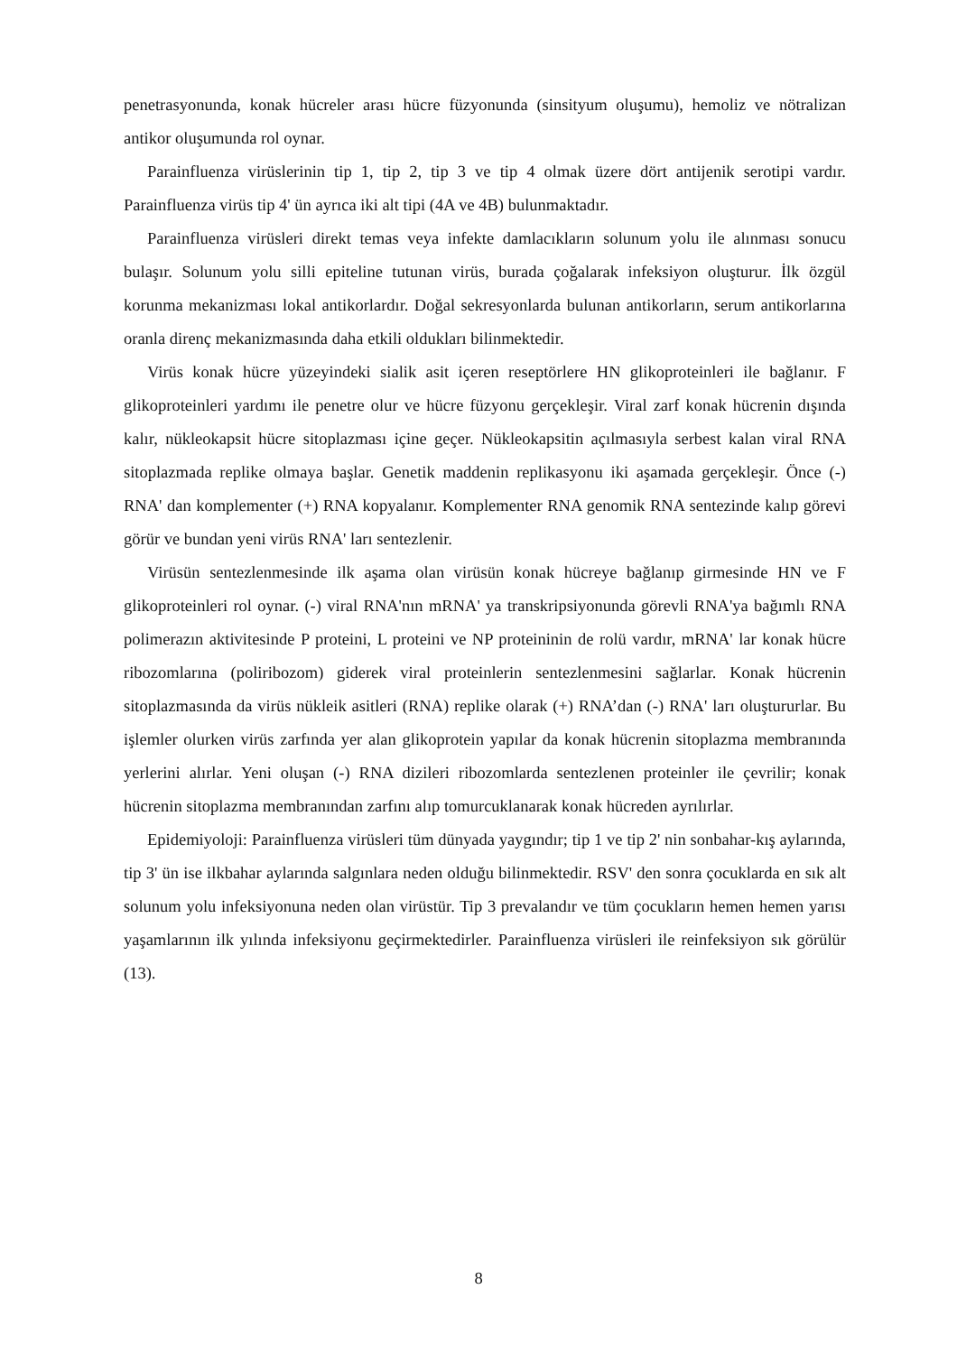penetrasyonunda, konak hücreler arası hücre füzyonunda (sinsityum oluşumu), hemoliz ve nötralizan antikor oluşumunda rol oynar.
Parainfluenza virüslerinin tip 1, tip 2, tip 3 ve tip 4 olmak üzere dört antijenik serotipi vardır. Parainfluenza virüs tip 4' ün ayrıca iki alt tipi (4A ve 4B) bulunmaktadır.
Parainfluenza virüsleri direkt temas veya infekte damlacıkların solunum yolu ile alınması sonucu bulaşır. Solunum yolu silli epiteline tutunan virüs, burada çoğalarak infeksiyon oluşturur. İlk özgül korunma mekanizması lokal antikorlardır. Doğal sekresyonlarda bulunan antikorların, serum antikorlarına oranla direnç mekanizmasında daha etkili oldukları bilinmektedir.
Virüs konak hücre yüzeyindeki sialik asit içeren reseptörlere HN glikoproteinleri ile bağlanır. F glikoproteinleri yardımı ile penetre olur ve hücre füzyonu gerçekleşir. Viral zarf konak hücrenin dışında kalır, nükleokapsit hücre sitoplazması içine geçer. Nükleokapsitin açılmasıyla serbest kalan viral RNA sitoplazmada replike olmaya başlar. Genetik maddenin replikasyonu iki aşamada gerçekleşir. Önce (-) RNA' dan komplementer (+) RNA kopyalanır. Komplementer RNA genomik RNA sentezinde kalıp görevi görür ve bundan yeni virüs RNA' ları sentezlenir.
Virüsün sentezlenmesinde ilk aşama olan virüsün konak hücreye bağlanıp girmesinde HN ve F glikoproteinleri rol oynar. (-) viral RNA'nın mRNA' ya transkripsiyonunda görevli RNA'ya bağımlı RNA polimerazın aktivitesinde P proteini, L proteini ve NP proteininin de rolü vardır, mRNA' lar konak hücre ribozomlarına (poliribozom) giderek viral proteinlerin sentezlenmesini sağlarlar. Konak hücrenin sitoplazmasında da virüs nükleik asitleri (RNA) replike olarak (+) RNA’dan (-) RNA' ları oluştururlar. Bu işlemler olurken virüs zarfında yer alan glikoprotein yapılar da konak hücrenin sitoplazma membranında yerlerini alırlar. Yeni oluşan (-) RNA dizileri ribozomlarda sentezlenen proteinler ile çevrilir; konak hücrenin sitoplazma membranından zarfını alıp tomurcuklanarak konak hücreden ayrılırlar.
Epidemiyoloji: Parainfluenza virüsleri tüm dünyada yaygındır; tip 1 ve tip 2' nin sonbahar-kış aylarında, tip 3' ün ise ilkbahar aylarında salgınlara neden olduğu bilinmektedir. RSV' den sonra çocuklarda en sık alt solunum yolu infeksiyonuna neden olan virüstür. Tip 3 prevalandır ve tüm çocukların hemen hemen yarısı yaşamlarının ilk yılında infeksiyonu geçirmektedirler. Parainfluenza virüsleri ile reinfeksiyon sık görülür (13).
8